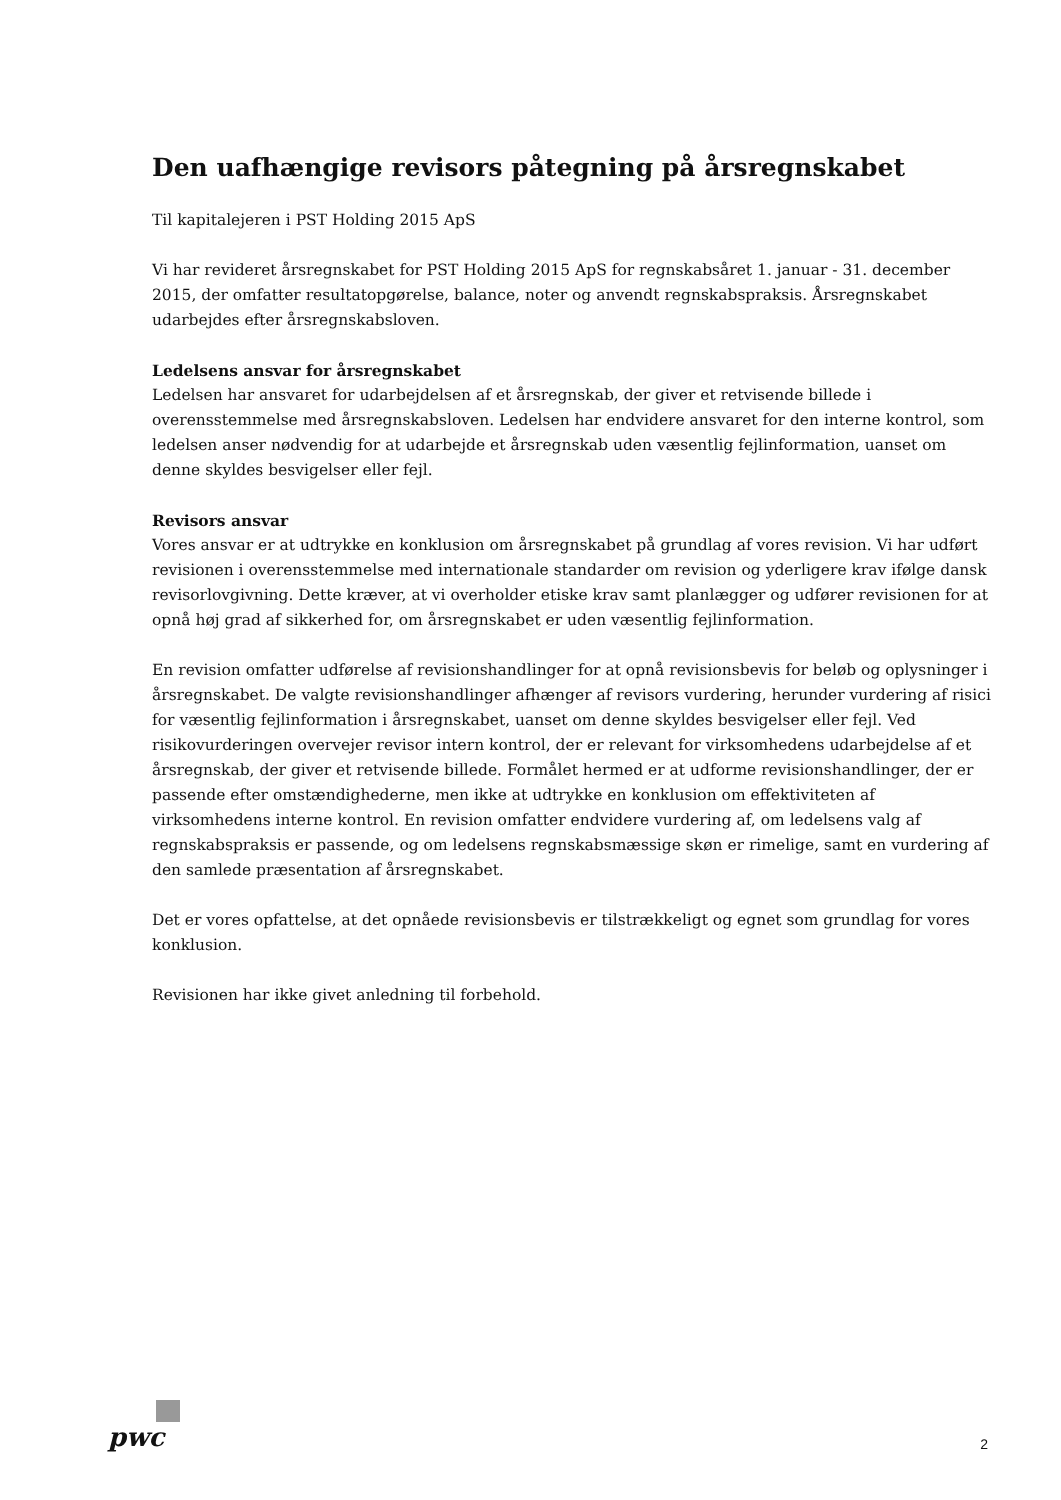Den uafhængige revisors påtegning på årsregnskabet
Til kapitalejeren i PST Holding 2015 ApS
Vi har revideret årsregnskabet for PST Holding 2015 ApS for regnskabsåret 1. januar - 31. december 2015, der omfatter resultatopgørelse, balance, noter og anvendt regnskabspraksis. Årsregnskabet udarbejdes efter årsregnskabsloven.
Ledelsens ansvar for årsregnskabet
Ledelsen har ansvaret for udarbejdelsen af et årsregnskab, der giver et retvisende billede i overensstemmelse med årsregnskabsloven. Ledelsen har endvidere ansvaret for den interne kontrol, som ledelsen anser nødvendig for at udarbejde et årsregnskab uden væsentlig fejlinformation, uanset om denne skyldes besvigelser eller fejl.
Revisors ansvar
Vores ansvar er at udtrykke en konklusion om årsregnskabet på grundlag af vores revision. Vi har udført revisionen i overensstemmelse med internationale standarder om revision og yderligere krav ifølge dansk revisorlovgivning. Dette kræver, at vi overholder etiske krav samt planlægger og udfører revisionen for at opnå høj grad af sikkerhed for, om årsregnskabet er uden væsentlig fejlinformation.
En revision omfatter udførelse af revisionshandlinger for at opnå revisionsbevis for beløb og oplysninger i årsregnskabet. De valgte revisionshandlinger afhænger af revisors vurdering, herunder vurdering af risici for væsentlig fejlinformation i årsregnskabet, uanset om denne skyldes besvigelser eller fejl. Ved risikovurderingen overvejer revisor intern kontrol, der er relevant for virksomhedens udarbejdelse af et årsregnskab, der giver et retvisende billede. Formålet hermed er at udforme revisionshandlinger, der er passende efter omstændighederne, men ikke at udtrykke en konklusion om effektiviteten af virksomhedens interne kontrol. En revision omfatter endvidere vurdering af, om ledelsens valg af regnskabspraksis er passende, og om ledelsens regnskabsmæssige skøn er rimelige, samt en vurdering af den samlede præsentation af årsregnskabet.
Det er vores opfattelse, at det opnåede revisionsbevis er tilstrækkeligt og egnet som grundlag for vores konklusion.
Revisionen har ikke givet anledning til forbehold.
pwc
2